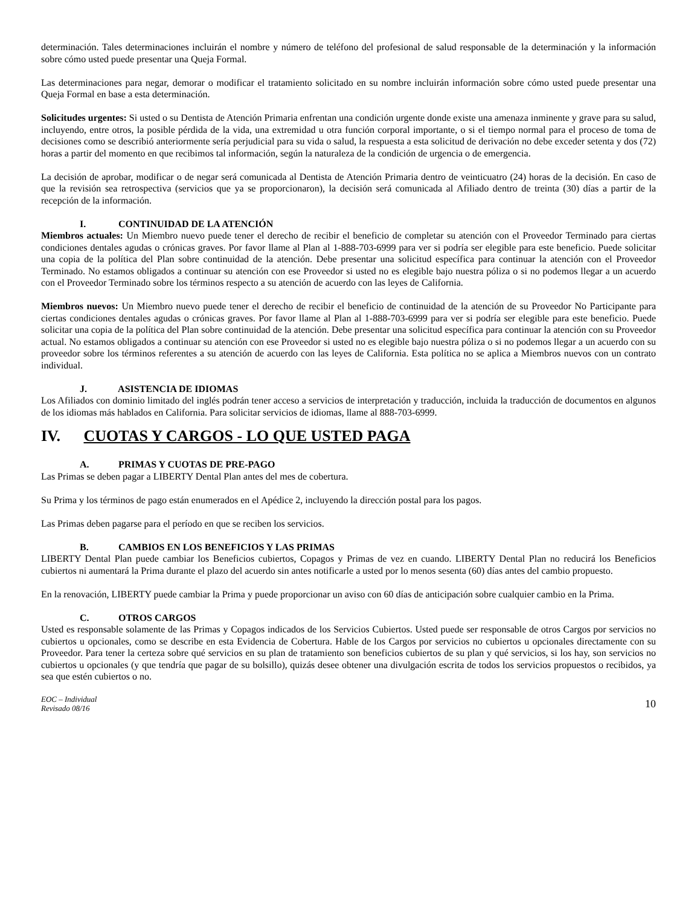determinación. Tales determinaciones incluirán el nombre y número de teléfono del profesional de salud responsable de la determinación y la información sobre cómo usted puede presentar una Queja Formal.
Las determinaciones para negar, demorar o modificar el tratamiento solicitado en su nombre incluirán información sobre cómo usted puede presentar una Queja Formal en base a esta determinación.
Solicitudes urgentes: Si usted o su Dentista de Atención Primaria enfrentan una condición urgente donde existe una amenaza inminente y grave para su salud, incluyendo, entre otros, la posible pérdida de la vida, una extremidad u otra función corporal importante, o si el tiempo normal para el proceso de toma de decisiones como se describió anteriormente sería perjudicial para su vida o salud, la respuesta a esta solicitud de derivación no debe exceder setenta y dos (72) horas a partir del momento en que recibimos tal información, según la naturaleza de la condición de urgencia o de emergencia.
La decisión de aprobar, modificar o de negar será comunicada al Dentista de Atención Primaria dentro de veinticuatro (24) horas de la decisión. En caso de que la revisión sea retrospectiva (servicios que ya se proporcionaron), la decisión será comunicada al Afiliado dentro de treinta (30) días a partir de la recepción de la información.
I. CONTINUIDAD DE LA ATENCIÓN
Miembros actuales: Un Miembro nuevo puede tener el derecho de recibir el beneficio de completar su atención con el Proveedor Terminado para ciertas condiciones dentales agudas o crónicas graves. Por favor llame al Plan al 1-888-703-6999 para ver si podría ser elegible para este beneficio. Puede solicitar una copia de la política del Plan sobre continuidad de la atención. Debe presentar una solicitud específica para continuar la atención con el Proveedor Terminado. No estamos obligados a continuar su atención con ese Proveedor si usted no es elegible bajo nuestra póliza o si no podemos llegar a un acuerdo con el Proveedor Terminado sobre los términos respecto a su atención de acuerdo con las leyes de California.
Miembros nuevos: Un Miembro nuevo puede tener el derecho de recibir el beneficio de continuidad de la atención de su Proveedor No Participante para ciertas condiciones dentales agudas o crónicas graves. Por favor llame al Plan al 1-888-703-6999 para ver si podría ser elegible para este beneficio. Puede solicitar una copia de la política del Plan sobre continuidad de la atención. Debe presentar una solicitud específica para continuar la atención con su Proveedor actual. No estamos obligados a continuar su atención con ese Proveedor si usted no es elegible bajo nuestra póliza o si no podemos llegar a un acuerdo con su proveedor sobre los términos referentes a su atención de acuerdo con las leyes de California. Esta política no se aplica a Miembros nuevos con un contrato individual.
J. ASISTENCIA DE IDIOMAS
Los Afiliados con dominio limitado del inglés podrán tener acceso a servicios de interpretación y traducción, incluida la traducción de documentos en algunos de los idiomas más hablados en California. Para solicitar servicios de idiomas, llame al 888-703-6999.
IV. CUOTAS Y CARGOS - LO QUE USTED PAGA
A. PRIMAS Y CUOTAS DE PRE-PAGO
Las Primas se deben pagar a LIBERTY Dental Plan antes del mes de cobertura.
Su Prima y los términos de pago están enumerados en el Apédice 2, incluyendo la dirección postal para los pagos.
Las Primas deben pagarse para el período en que se reciben los servicios.
B. CAMBIOS EN LOS BENEFICIOS Y LAS PRIMAS
LIBERTY Dental Plan puede cambiar los Beneficios cubiertos, Copagos y Primas de vez en cuando. LIBERTY Dental Plan no reducirá los Beneficios cubiertos ni aumentará la Prima durante el plazo del acuerdo sin antes notificarle a usted por lo menos sesenta (60) días antes del cambio propuesto.
En la renovación, LIBERTY puede cambiar la Prima y puede proporcionar un aviso con 60 días de anticipación sobre cualquier cambio en la Prima.
C. OTROS CARGOS
Usted es responsable solamente de las Primas y Copagos indicados de los Servicios Cubiertos. Usted puede ser responsable de otros Cargos por servicios no cubiertos u opcionales, como se describe en esta Evidencia de Cobertura. Hable de los Cargos por servicios no cubiertos u opcionales directamente con su Proveedor. Para tener la certeza sobre qué servicios en su plan de tratamiento son beneficios cubiertos de su plan y qué servicios, si los hay, son servicios no cubiertos u opcionales (y que tendría que pagar de su bolsillo), quizás desee obtener una divulgación escrita de todos los servicios propuestos o recibidos, ya sea que estén cubiertos o no.
EOC – Individual
Revisado 08/16 10